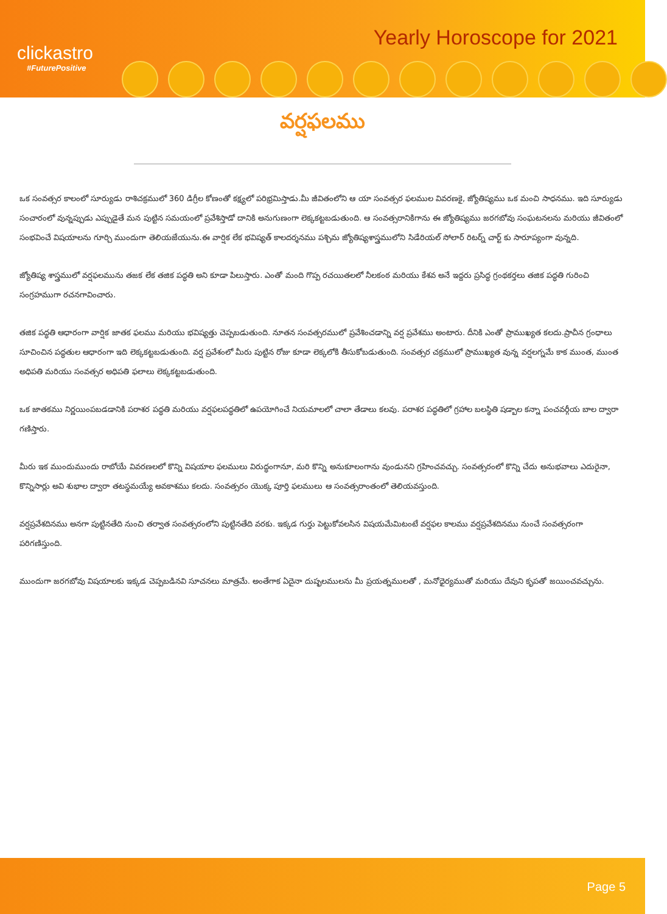clickastro
#FuturePositive
Yearly Horoscope for 2021
వర్షఫలము
ఒక సంవత్సర కాలంలో సూర్యుడు రాశిచక్రములో 360 డిగ్రీల కోణంతో కక్ష్యలో పరిభ్రమిస్తాడు.మీ జీవితంలోని ఆ యా సంవత్సర ఫలముల వివరణకై, జ్యోతిష్యము ఒక మంచి సాధనము. ఇది సూర్యుడు సంచారంలో వున్నప్పుడు ఎప్పుడైతే మన పుట్టిన సమయంలో ప్రవేశిస్తాడో దానికి అనుగుణంగా లెక్కకట్టబడుతుంది. ఆ సంవత్సరానికిగాను ఈ జ్యోతిష్యము జరగబోవు సంఘటనలను మరియు జీవితంలో సంభవించే విషయాలను గూర్చి ముందుగా తెలియజేయును.ఈ వార్షిక లేక భవిష్యత్ కాలదర్శనము పశ్చిమ జ్యోతిష్యశాస్త్రములోని సిడేరియల్ సోలార్ రిటర్న్ చార్ట్ కు సారూప్యంగా వున్నది.
జ్యోతిష్య శాస్త్రములో వర్షఫలమును తజక లేక తజిక పద్ధతి అని కూడా పిలుస్తారు. ఎంతో మంది గొప్ప రచయితలలో నీలకంఠ మరియు కేశవ అనే ఇద్దరు ప్రసిద్ధ గ్రంథకర్తలు తజిక పద్ధతి గురించి సంగ్రహముగా రచనగావించారు.
తజిక పద్ధతి ఆధారంగా వార్షిక జాతక ఫలము మరియు భవిష్యత్తు చెప్పబడుతుంది. నూతన సంవత్సరములో ప్రవేశించడాన్ని వర్ష ప్రవేశము అంటారు. దీనికి ఎంతో ప్రాముఖ్యత కలదు.ప్రాచీన గ్రంధాలు సూచించిన పద్ధతుల ఆధారంగా ఇది లెక్కకట్టబడుతుంది. వర్ష ప్రవేశంలో మీరు పుట్టిన రోజు కూడా లెక్కలోకి తీసుకోబడుతుంది. సంవత్సర చక్రములో ప్రాముఖ్యత వున్న వర్షలగ్నమే కాక ముంత, ముంత అధిపతి మరియు సంవత్సర అధిపతి ఫలాలు లెక్కకట్టబడుతుంది.
ఒక జాతకము నిర్ణయింపబడడానికి పరాశర పద్ధతి మరియు వర్షఫలపద్ధతిలో ఉపయోగించే నియమాలలో చాలా తేడాలు కలవు. పరాశర పద్ధతిలో గ్రహాల బలస్థితి షడ్బాల కన్నా పంచవర్గీయ బాల ద్వారా గణిస్తారు.
మీరు ఇక ముందుముందు రాబోయే వివరణలలో కొన్ని విషయాల ఫలములు విరుద్ధంగానూ, మరి కొన్ని అనుకూలంగాను వుండునని గ్రహించవచ్చు. సంవత్సరంలో కొన్ని చేదు అనుభవాలు ఎదురైనా, కొన్నిసార్లు అవి శుభాల ద్వారా తటస్థమయ్యే అవకాశము కలదు. సంవత్సరం యొక్క పూర్తి ఫలములు ఆ సంవత్సరాంతంలో తెలియవస్తుంది.
వర్షప్రవేశదినము అనగా పుట్టినతేది నుంచి తర్వాత సంవత్సరంలోని పుట్టినతేది వరకు. ఇక్కడ గుర్తు పెట్టుకోవలసిన విషయమేమిటంటే వర్షఫల కాలము వర్షప్రవేశదినము నుంచే సంవత్సరంగా పరిగణిస్తుంది.
ముందుగా జరగబోవు విషయాలకు ఇక్కడ చెప్పబడినవి సూచనలు మాత్రమే. అంతేగాక ఏదైనా దుష్ఫలములను మీ ప్రయత్నములతో , మనోధైర్యముతో మరియు దేవుని కృపతో జయించవచ్చును.
Page 5